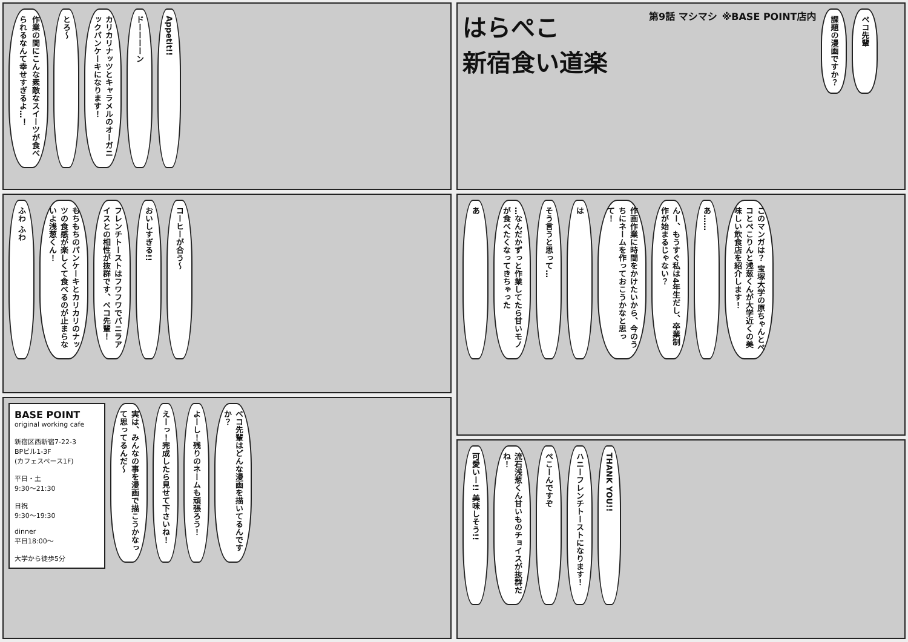作業の間にこんな素敵なスイーツが食べられるなんて幸せすぎるよ…！
とろ〜
カリカリナッツとキャラメルのオーガニックパンケーキになります！
ドーーーーン
Appetit!!
ふわ ふわ
もちもちのパンケーキとカリカリのナッツの食感が楽しくて食べるのが止まらないよ浅葱くん！
フレンチトーストはフワフワでバニラアイスとの相性が抜群です、ペコ先輩！
おいしすぎる!!
コーヒーが合う〜
BASE POINT
original working cafe
新宿区西新宿7-22-3
BPビル1-3F
(カフェスペース1F)
平日・土
9:30〜21:30
日祝
9:30〜19:30
dinner
平日18:00〜
大学から徒歩5分
実は、みんなの事を漫画で描こうかなって思ってるんだ〜
えーっ！完成したら見せて下さいね！
よーし！残りのネームも頑張ろう！
ペコ先輩はどんな漫画を描いてるんですか？
はらぺこ
新宿食い道楽
第9話 マシマシ
※BASE POINT店内
課題の漫画ですか？
ペコ先輩
あ
…なんだかずっと作業してたら甘いモノが食べたくなってきちゃった
そう言うと思って…
は
作画作業に時間をかけたいから、今のうちにネームを作っておこうかなと思って！
んー、もうすぐ私は4年生だし、卒業制作が始まるじゃない？
あ……
このマンガは？ 宝塚大学の原ちゃんとペコとぺこりんと浅葱くんが大学近くの美味しい飲食店を紹介します！
可愛いー!! 美味しそう!!
流石浅葱くん甘いものチョイスが抜群だね！
ぺこーんですぞ
ハニーフレンチトーストになります！
THANK YOU!!